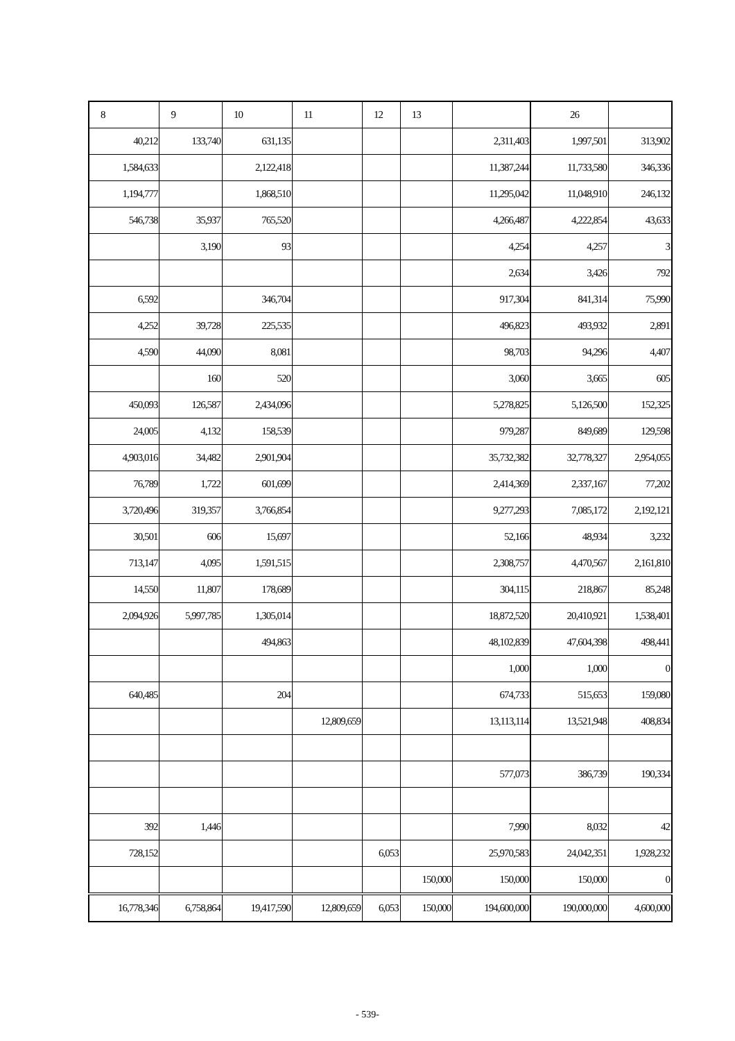| 8 | 9 | 10 | 11 | 12 | 13 | | 26 | |
| --- | --- | --- | --- | --- | --- | --- | --- | --- |
| 40,212 | 133,740 | 631,135 | | | | 2,311,403 | 1,997,501 | 313,902 |
| 1,584,633 | | 2,122,418 | | | | 11,387,244 | 11,733,580 | 346,336 |
| 1,194,777 | | 1,868,510 | | | | 11,295,042 | 11,048,910 | 246,132 |
| 546,738 | 35,937 | 765,520 | | | | 4,266,487 | 4,222,854 | 43,633 |
| | 3,190 | 93 | | | | 4,254 | 4,257 | 3 |
| | | | | | | 2,634 | 3,426 | 792 |
| 6,592 | | 346,704 | | | | 917,304 | 841,314 | 75,990 |
| 4,252 | 39,728 | 225,535 | | | | 496,823 | 493,932 | 2,891 |
| 4,590 | 44,090 | 8,081 | | | | 98,703 | 94,296 | 4,407 |
| | 160 | 520 | | | | 3,060 | 3,665 | 605 |
| 450,093 | 126,587 | 2,434,096 | | | | 5,278,825 | 5,126,500 | 152,325 |
| 24,005 | 4,132 | 158,539 | | | | 979,287 | 849,689 | 129,598 |
| 4,903,016 | 34,482 | 2,901,904 | | | | 35,732,382 | 32,778,327 | 2,954,055 |
| 76,789 | 1,722 | 601,699 | | | | 2,414,369 | 2,337,167 | 77,202 |
| 3,720,496 | 319,357 | 3,766,854 | | | | 9,277,293 | 7,085,172 | 2,192,121 |
| 30,501 | 606 | 15,697 | | | | 52,166 | 48,934 | 3,232 |
| 713,147 | 4,095 | 1,591,515 | | | | 2,308,757 | 4,470,567 | 2,161,810 |
| 14,550 | 11,807 | 178,689 | | | | 304,115 | 218,867 | 85,248 |
| 2,094,926 | 5,997,785 | 1,305,014 | | | | 18,872,520 | 20,410,921 | 1,538,401 |
| | | 494,863 | | | | 48,102,839 | 47,604,398 | 498,441 |
| | | | | | | 1,000 | 1,000 | 0 |
| 640,485 | | 204 | | | | 674,733 | 515,653 | 159,080 |
| | | | 12,809,659 | | | 13,113,114 | 13,521,948 | 408,834 |
| | | | | | | 577,073 | 386,739 | 190,334 |
| 392 | 1,446 | | | | | 7,990 | 8,032 | 42 |
| 728,152 | | | | 6,053 | | 25,970,583 | 24,042,351 | 1,928,232 |
| | | | | | 150,000 | 150,000 | 150,000 | 0 |
| 16,778,346 | 6,758,864 | 19,417,590 | 12,809,659 | 6,053 | 150,000 | 194,600,000 | 190,000,000 | 4,600,000 |
- 539-